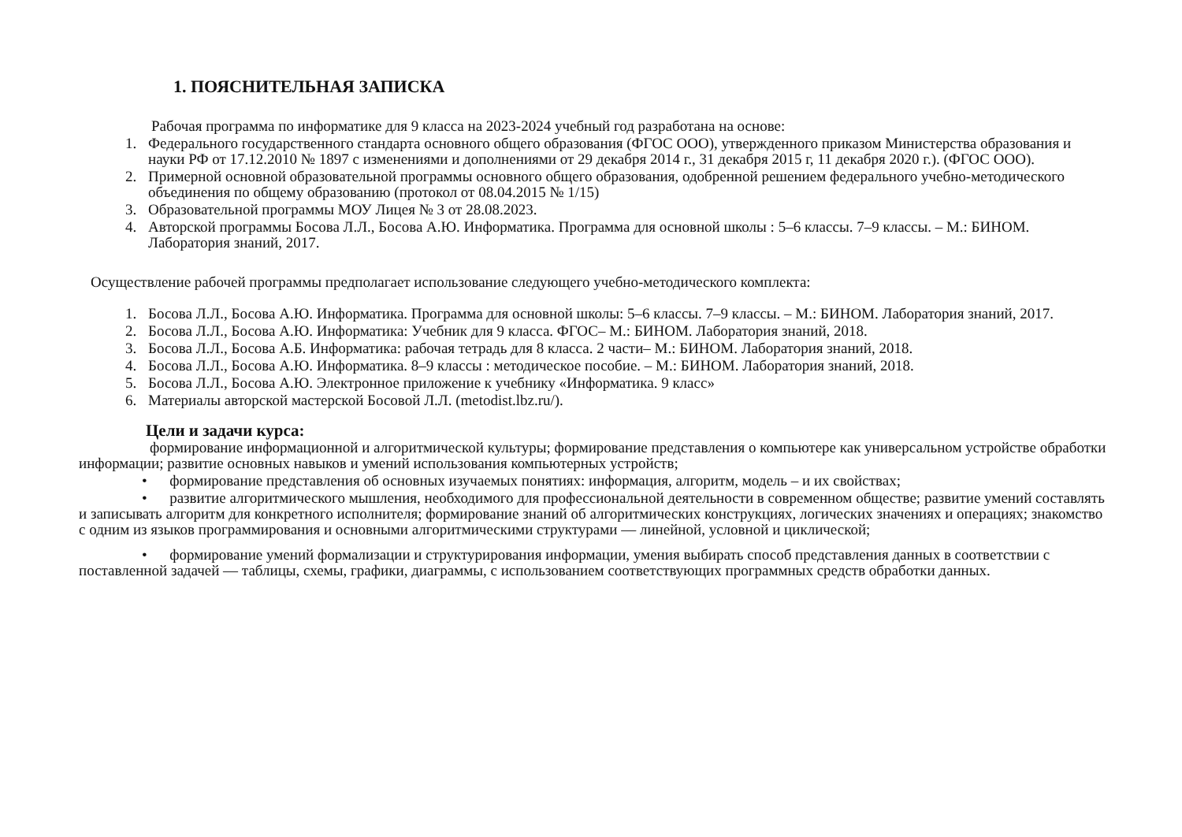1. ПОЯСНИТЕЛЬНАЯ ЗАПИСКА
Рабочая программа по информатике для 9 класса на 2023-2024 учебный год разработана на основе:
1. Федерального государственного стандарта основного общего образования (ФГОС ООО), утвержденного приказом Министерства образования и науки РФ от 17.12.2010 № 1897 с изменениями и дополнениями от 29 декабря 2014 г., 31 декабря 2015 г, 11 декабря 2020 г.). (ФГОС ООО).
2. Примерной основной образовательной программы основного общего образования, одобренной решением федерального учебно-методического объединения по общему образованию (протокол от 08.04.2015 № 1/15)
3. Образовательной программы МОУ Лицея № 3 от 28.08.2023.
4. Авторской программы Босова Л.Л., Босова А.Ю. Информатика. Программа для основной школы : 5–6 классы. 7–9 классы. – М.: БИНОМ. Лаборатория знаний, 2017.
Осуществление рабочей программы предполагает использование следующего учебно-методического комплекта:
1. Босова Л.Л., Босова А.Ю. Информатика. Программа для основной школы: 5–6 классы. 7–9 классы. – М.: БИНОМ. Лаборатория знаний, 2017.
2. Босова Л.Л., Босова А.Ю. Информатика: Учебник для 9 класса. ФГОС– М.: БИНОМ. Лаборатория знаний, 2018.
3. Босова Л.Л., Босова А.Б. Информатика: рабочая тетрадь для 8 класса. 2 части– М.: БИНОМ. Лаборатория знаний, 2018.
4. Босова Л.Л., Босова А.Ю. Информатика. 8–9 классы : методическое пособие. – М.: БИНОМ. Лаборатория знаний, 2018.
5. Босова Л.Л., Босова А.Ю. Электронное приложение к учебнику «Информатика. 9 класс»
6. Материалы авторской мастерской Босовой Л.Л. (metodist.lbz.ru/).
Цели и задачи курса:
формирование информационной и алгоритмической культуры; формирование представления о компьютере как универсальном устройстве обработки информации; развитие основных навыков и умений использования компьютерных устройств;
• формирование представления об основных изучаемых понятиях: информация, алгоритм, модель – и их свойствах;
• развитие алгоритмического мышления, необходимого для профессиональной деятельности в современном обществе; развитие умений составлять и записывать алгоритм для конкретного исполнителя; формирование знаний об алгоритмических конструкциях, логических значениях и операциях; знакомство с одним из языков программирования и основными алгоритмическими структурами — линейной, условной и циклической;
• формирование умений формализации и структурирования информации, умения выбирать способ представления данных в соответствии с поставленной задачей — таблицы, схемы, графики, диаграммы, с использованием соответствующих программных средств обработки данных.